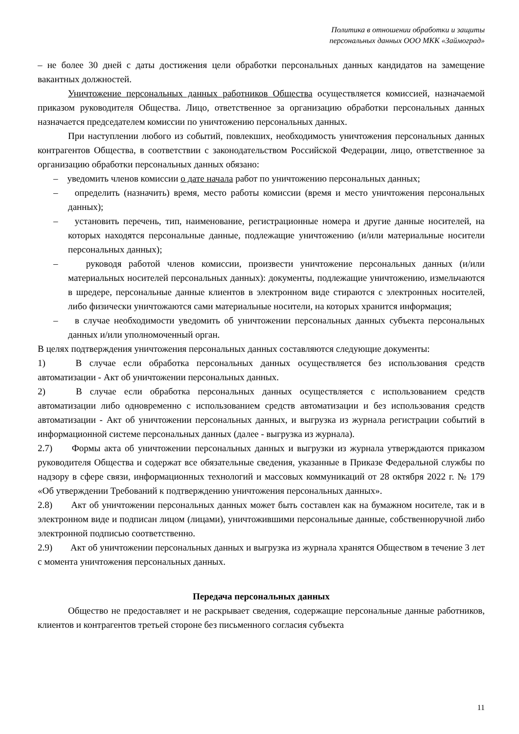Политика в отношении обработки и защиты
персональных данных ООО МКК «Займоград»
– не более 30 дней с даты достижения цели обработки персональных данных кандидатов на замещение вакантных должностей.
Уничтожение персональных данных работников Общества осуществляется комиссией, назначаемой приказом руководителя Общества. Лицо, ответственное за организацию обработки персональных данных назначается председателем комиссии по уничтожению персональных данных.
При наступлении любого из событий, повлекших, необходимость уничтожения персональных данных контрагентов Общества, в соответствии с законодательством Российской Федерации, лицо, ответственное за организацию обработки персональных данных обязано:
– уведомить членов комиссии о дате начала работ по уничтожению персональных данных;
– определить (назначить) время, место работы комиссии (время и место уничтожения персональных данных);
– установить перечень, тип, наименование, регистрационные номера и другие данные носителей, на которых находятся персональные данные, подлежащие уничтожению (и/или материальные носители персональных данных);
– руководя работой членов комиссии, произвести уничтожение персональных данных (и/или материальных носителей персональных данных): документы, подлежащие уничтожению, измельчаются в шредере, персональные данные клиентов в электронном виде стираются с электронных носителей, либо физически уничтожаются сами материальные носители, на которых хранится информация;
– в случае необходимости уведомить об уничтожении персональных данных субъекта персональных данных и/или уполномоченный орган.
В целях подтверждения уничтожения персональных данных составляются следующие документы:
1) В случае если обработка персональных данных осуществляется без использования средств автоматизации - Акт об уничтожении персональных данных.
2) В случае если обработка персональных данных осуществляется с использованием средств автоматизации либо одновременно с использованием средств автоматизации и без использования средств автоматизации - Акт об уничтожении персональных данных, и выгрузка из журнала регистрации событий в информационной системе персональных данных (далее - выгрузка из журнала).
2.7) Формы акта об уничтожении персональных данных и выгрузки из журнала утверждаются приказом руководителя Общества и содержат все обязательные сведения, указанные в Приказе Федеральной службы по надзору в сфере связи, информационных технологий и массовых коммуникаций от 28 октября 2022 г. № 179 «Об утверждении Требований к подтверждению уничтожения персональных данных».
2.8) Акт об уничтожении персональных данных может быть составлен как на бумажном носителе, так и в электронном виде и подписан лицом (лицами), уничтожившими персональные данные, собственноручной либо электронной подписью соответственно.
2.9) Акт об уничтожении персональных данных и выгрузка из журнала хранятся Обществом в течение 3 лет с момента уничтожения персональных данных.
Передача персональных данных
Общество не предоставляет и не раскрывает сведения, содержащие персональные данные работников, клиентов и контрагентов третьей стороне без письменного согласия субъекта
11